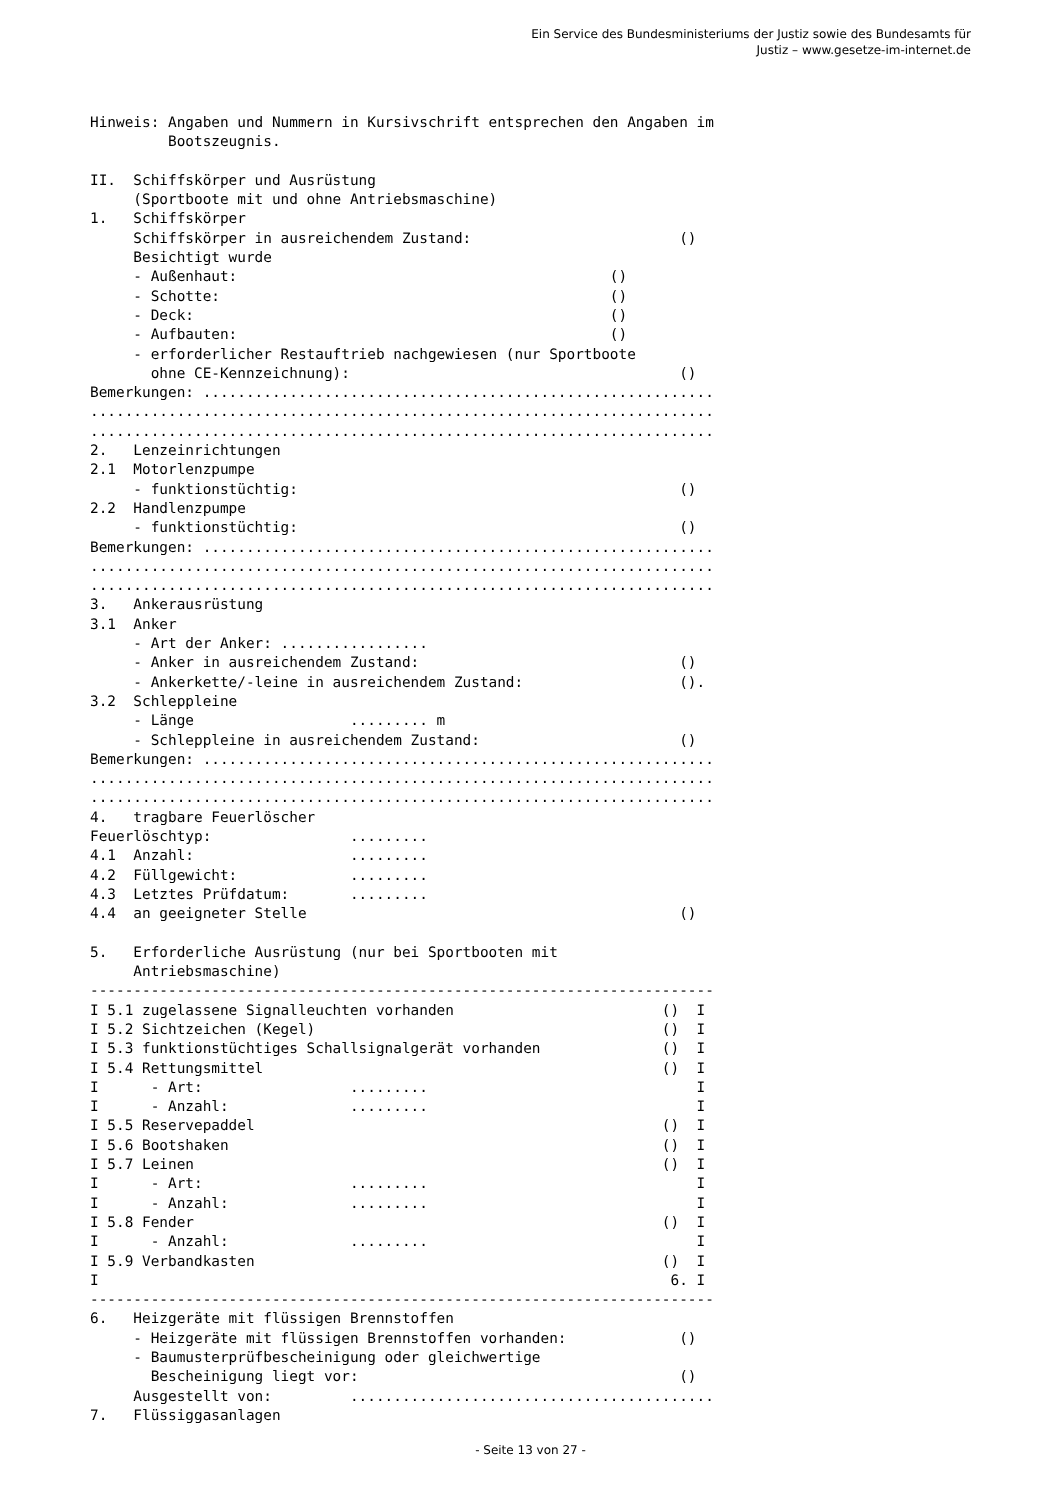Ein Service des Bundesministeriums der Justiz sowie des Bundesamts für
Justiz – www.gesetze-im-internet.de
Hinweis: Angaben und Nummern in Kursivschrift entsprechen den Angaben im
         Bootszeugnis.

II.  Schiffskörper und Ausrüstung
     (Sportboote mit und ohne Antriebsmaschine)
1.   Schiffskörper
     Schiffskörper in ausreichendem Zustand:                        ()
     Besichtigt wurde
     - Außenhaut:                                           ()
     - Schotte:                                             ()
     - Deck:                                                ()
     - Aufbauten:                                           ()
     - erforderlicher Restauftrieb nachgewiesen (nur Sportboote
       ohne CE-Kennzeichnung):                                      ()
Bemerkungen: ...........................................................
........................................................................
........................................................................
2.   Lenzeinrichtungen
2.1  Motorlenzpumpe
     - funktionstüchtig:                                            ()
2.2  Handlenzpumpe
     - funktionstüchtig:                                            ()
Bemerkungen: ...........................................................
........................................................................
........................................................................
3.   Ankerausrüstung
3.1  Anker
     - Art der Anker: .................
     - Anker in ausreichendem Zustand:                              ()
     - Ankerkette/-leine in ausreichendem Zustand:                  ().
3.2  Schleppleine
     - Länge                  ......... m
     - Schleppleine in ausreichendem Zustand:                       ()
Bemerkungen: ...........................................................
........................................................................
........................................................................
4.   tragbare Feuerlöscher
Feuerlöschtyp:                .........
4.1  Anzahl:                  .........
4.2  Füllgewicht:             .........
4.3  Letztes Prüfdatum:       .........
4.4  an geeigneter Stelle                                           ()

5.   Erforderliche Ausrüstung (nur bei Sportbooten mit
     Antriebsmaschine)
------------------------------------------------------------------------
I 5.1 zugelassene Signalleuchten vorhanden                        ()  I
I 5.2 Sichtzeichen (Kegel)                                        ()  I
I 5.3 funktionstüchtiges Schallsignalgerät vorhanden              ()  I
I 5.4 Rettungsmittel                                              ()  I
I      - Art:                 .........                               I
I      - Anzahl:              .........                               I
I 5.5 Reservepaddel                                               ()  I
I 5.6 Bootshaken                                                  ()  I
I 5.7 Leinen                                                      ()  I
I      - Art:                 .........                               I
I      - Anzahl:              .........                               I
I 5.8 Fender                                                      ()  I
I      - Anzahl:              .........                               I
I 5.9 Verbandkasten                                               ()  I
I                                                                  6. I
------------------------------------------------------------------------
6.   Heizgeräte mit flüssigen Brennstoffen
     - Heizgeräte mit flüssigen Brennstoffen vorhanden:             ()
     - Baumusterprüfbescheinigung oder gleichwertige
       Bescheinigung liegt vor:                                     ()
     Ausgestellt von:         ..........................................
7.   Flüssiggasanlagen
- Seite 13 von 27 -